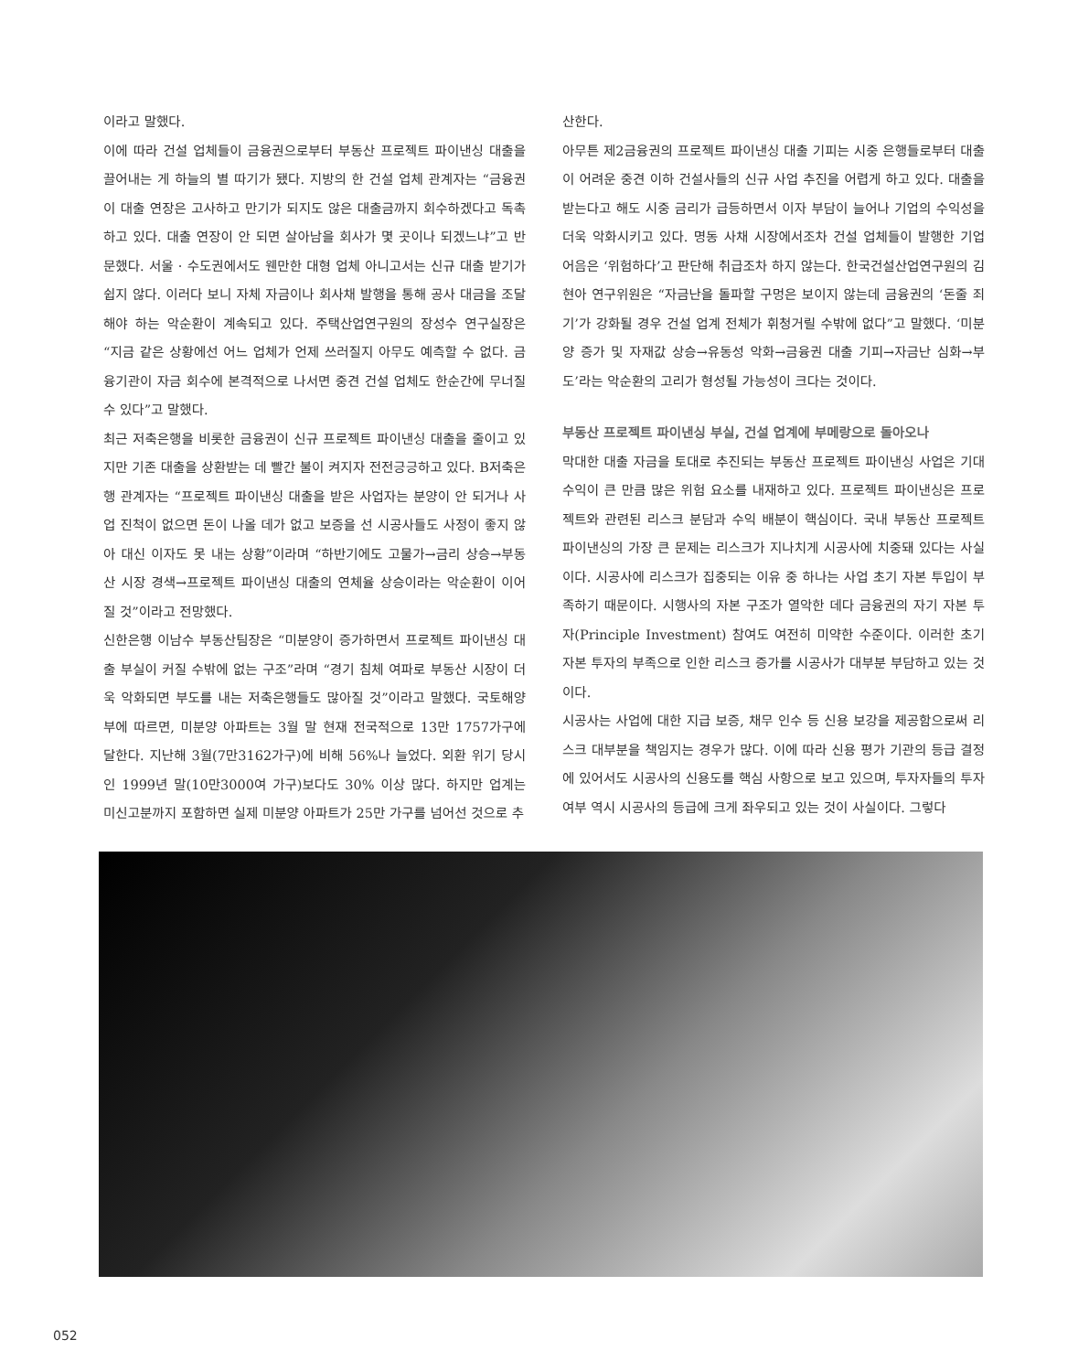이라고 말했다.
이에 따라 건설 업체들이 금융권으로부터 부동산 프로젝트 파이낸싱 대출을 끌어내는 게 하늘의 별 따기가 됐다. 지방의 한 건설 업체 관계자는 “금융권이 대출 연장은 고사하고 만기가 되지도 않은 대출금까지 회수하겠다고 독촉하고 있다. 대출 연장이 안 되면 살아남을 회사가 몇 곳이나 되겠느냐”고 반문했다. 서울 · 수도권에서도 웬만한 대형 업체 아니고서는 신규 대출 받기가 쉽지 않다. 이러다 보니 자체 자금이나 회사채 발행을 통해 공사 대금을 조달해야 하는 악순환이 계속되고 있다. 주택산업연구원의 장성수 연구실장은 “지금 같은 상황에선 어느 업체가 언제 쓰러질지 아무도 예측할 수 없다. 금융기관이 자금 회수에 본격적으로 나서면 중견 건설 업체도 한순간에 무너질 수 있다”고 말했다.
최근 저축은행을 비롯한 금융권이 신규 프로젝트 파이낸싱 대출을 줄이고 있지만 기존 대출을 상환받는 데 빨간 불이 켜지자 전전긍긍하고 있다. B저축은행 관계자는 “프로젝트 파이낸싱 대출을 받은 사업자는 분양이 안 되거나 사업 진척이 없으면 돈이 나올 데가 없고 보증을 선 시공사들도 사정이 좋지 않아 대신 이자도 못 내는 상황”이라며 “하반기에도 고물가→금리 상승→부동산 시장 경색→프로젝트 파이낸싱 대출의 연체율 상승이라는 악순환이 이어질 것”이라고 전망했다.
신한은행 이남수 부동산팀장은 “미분양이 증가하면서 프로젝트 파이낸싱 대출 부실이 커질 수밖에 없는 구조”라며 “경기 침체 여파로 부동산 시장이 더욱 악화되면 부도를 내는 저축은행들도 많아질 것”이라고 말했다. 국토해양부에 따르면, 미분양 아파트는 3월 말 현재 전국적으로 13만 1757가구에 달한다. 지난해 3월(7만3162가구)에 비해 56%나 늘었다. 외환 위기 당시인 1999년 말(10만3000여 가구)보다도 30% 이상 많다. 하지만 업계는 미신고분까지 포함하면 실제 미분양 아파트가 25만 가구를 넘어선 것으로 추
산한다.
아무튼 제2금융권의 프로젝트 파이낸싱 대출 기피는 시중 은행들로부터 대출이 어려운 중견 이하 건설사들의 신규 사업 추진을 어렵게 하고 있다. 대출을 받는다고 해도 시중 금리가 급등하면서 이자 부담이 늘어나 기업의 수익성을 더욱 악화시키고 있다. 명동 사채 시장에서조차 건설 업체들이 발행한 기업 어음은 ‘위험하다’고 판단해 취급조차 하지 않는다. 한국건설산업연구원의 김현아 연구위원은 “자금난을 돌파할 구멍은 보이지 않는데 금융권의 ‘돈줄 죄기’가 강화될 경우 건설 업계 전체가 휘청거릴 수밖에 없다”고 말했다. ‘미분양 증가 및 자재값 상승→유동성 악화→금융권 대출 기피→자금난 심화→부도’라는 악순환의 고리가 형성될 가능성이 크다는 것이다.
부동산 프로젝트 파이낸싱 부실, 건설 업계에 부메랑으로 돌아오나
막대한 대출 자금을 토대로 추진되는 부동산 프로젝트 파이낸싱 사업은 기대 수익이 큰 만큼 많은 위험 요소를 내재하고 있다. 프로젝트 파이낸싱은 프로젝트와 관련된 리스크 분담과 수익 배분이 핵심이다. 국내 부동산 프로젝트 파이낸싱의 가장 큰 문제는 리스크가 지나치게 시공사에 치중돼 있다는 사실이다. 시공사에 리스크가 집중되는 이유 중 하나는 사업 초기 자본 투입이 부족하기 때문이다. 시행사의 자본 구조가 열악한 데다 금융권의 자기 자본 투자(Principle Investment) 참여도 여전히 미약한 수준이다. 이러한 초기 자본 투자의 부족으로 인한 리스크 증가를 시공사가 대부분 부담하고 있는 것이다.
시공사는 사업에 대한 지급 보증, 채무 인수 등 신용 보강을 제공함으로써 리스크 대부분을 책임지는 경우가 많다. 이에 따라 신용 평가 기관의 등급 결정에 있어서도 시공사의 신용도를 핵심 사항으로 보고 있으며, 투자자들의 투자 여부 역시 시공사의 등급에 크게 좌우되고 있는 것이 사실이다. 그렇다
052